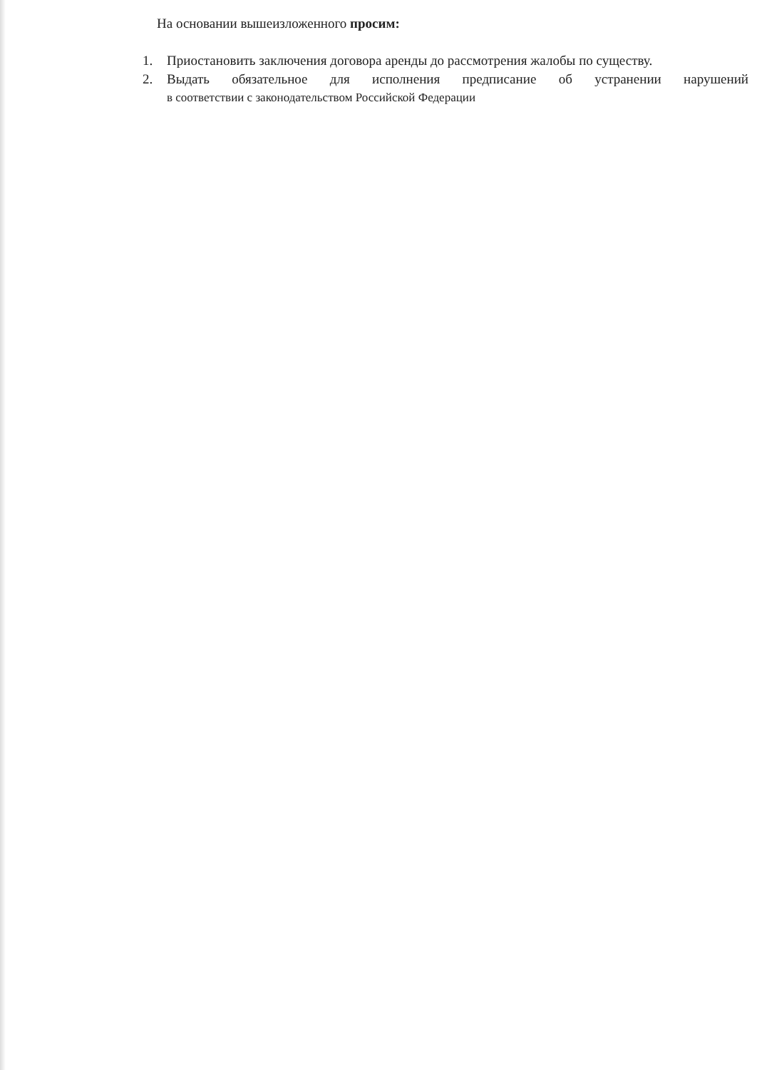На основании вышеизложенного просим:
1. Приостановить заключения договора аренды до рассмотрения жалобы по существу.
2. Выдать обязательное для исполнения предписание об устранении нарушений
в соответствии с законодательством Российской Федерации